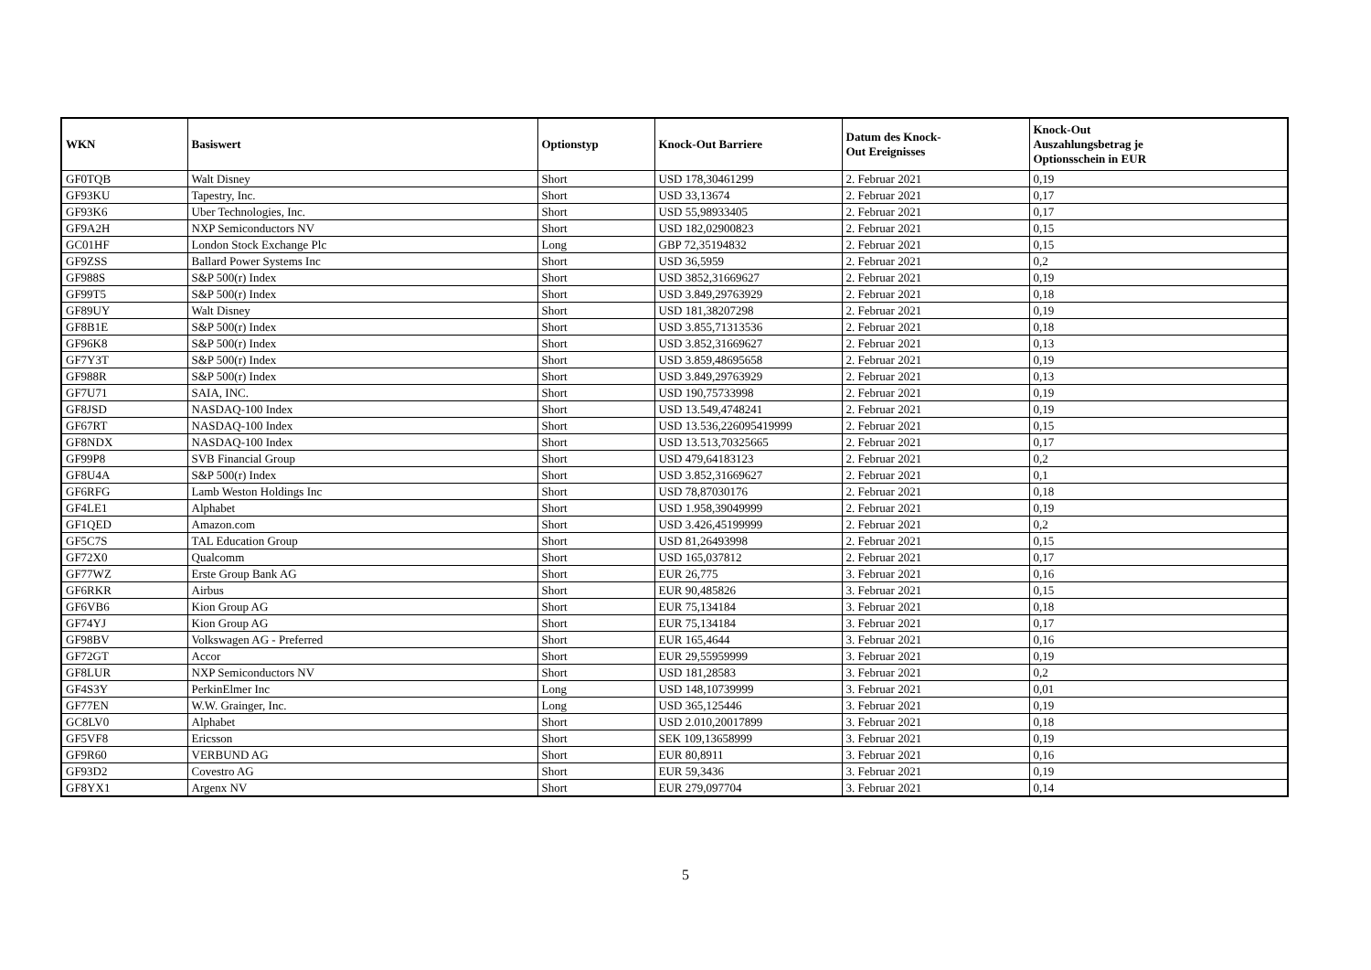| WKN | Basiswert | Optionstyp | Knock-Out Barriere | Datum des Knock- Out Ereignisses | Knock-Out Auszahlungsbetrag je Optionsschein in EUR |
| --- | --- | --- | --- | --- | --- |
| GF0TQB | Walt Disney | Short | USD 178,30461299 | 2. Februar 2021 | 0,19 |
| GF93KU | Tapestry, Inc. | Short | USD 33,13674 | 2. Februar 2021 | 0,17 |
| GF93K6 | Uber Technologies, Inc. | Short | USD 55,98933405 | 2. Februar 2021 | 0,17 |
| GF9A2H | NXP Semiconductors NV | Short | USD 182,02900823 | 2. Februar 2021 | 0,15 |
| GC01HF | London Stock Exchange Plc | Long | GBP 72,35194832 | 2. Februar 2021 | 0,15 |
| GF9ZSS | Ballard Power Systems Inc | Short | USD 36,5959 | 2. Februar 2021 | 0,2 |
| GF988S | S&P 500(r) Index | Short | USD 3852,31669627 | 2. Februar 2021 | 0,19 |
| GF99T5 | S&P 500(r) Index | Short | USD 3.849,29763929 | 2. Februar 2021 | 0,18 |
| GF89UY | Walt Disney | Short | USD 181,38207298 | 2. Februar 2021 | 0,19 |
| GF8B1E | S&P 500(r) Index | Short | USD 3.855,71313536 | 2. Februar 2021 | 0,18 |
| GF96K8 | S&P 500(r) Index | Short | USD 3.852,31669627 | 2. Februar 2021 | 0,13 |
| GF7Y3T | S&P 500(r) Index | Short | USD 3.859,48695658 | 2. Februar 2021 | 0,19 |
| GF988R | S&P 500(r) Index | Short | USD 3.849,29763929 | 2. Februar 2021 | 0,13 |
| GF7U71 | SAIA, INC. | Short | USD 190,75733998 | 2. Februar 2021 | 0,19 |
| GF8JSD | NASDAQ-100 Index | Short | USD 13.549,4748241 | 2. Februar 2021 | 0,19 |
| GF67RT | NASDAQ-100 Index | Short | USD 13.536,226095419999 | 2. Februar 2021 | 0,15 |
| GF8NDX | NASDAQ-100 Index | Short | USD 13.513,70325665 | 2. Februar 2021 | 0,17 |
| GF99P8 | SVB Financial Group | Short | USD 479,64183123 | 2. Februar 2021 | 0,2 |
| GF8U4A | S&P 500(r) Index | Short | USD 3.852,31669627 | 2. Februar 2021 | 0,1 |
| GF6RFG | Lamb Weston Holdings Inc | Short | USD 78,87030176 | 2. Februar 2021 | 0,18 |
| GF4LE1 | Alphabet | Short | USD 1.958,39049999 | 2. Februar 2021 | 0,19 |
| GF1QED | Amazon.com | Short | USD 3.426,45199999 | 2. Februar 2021 | 0,2 |
| GF5C7S | TAL Education Group | Short | USD 81,26493998 | 2. Februar 2021 | 0,15 |
| GF72X0 | Qualcomm | Short | USD 165,037812 | 2. Februar 2021 | 0,17 |
| GF77WZ | Erste Group Bank AG | Short | EUR 26,775 | 3. Februar 2021 | 0,16 |
| GF6RKR | Airbus | Short | EUR 90,485826 | 3. Februar 2021 | 0,15 |
| GF6VB6 | Kion Group AG | Short | EUR 75,134184 | 3. Februar 2021 | 0,18 |
| GF74YJ | Kion Group AG | Short | EUR 75,134184 | 3. Februar 2021 | 0,17 |
| GF98BV | Volkswagen AG - Preferred | Short | EUR 165,4644 | 3. Februar 2021 | 0,16 |
| GF72GT | Accor | Short | EUR 29,55959999 | 3. Februar 2021 | 0,19 |
| GF8LUR | NXP Semiconductors NV | Short | USD 181,28583 | 3. Februar 2021 | 0,2 |
| GF4S3Y | PerkinElmer Inc | Long | USD 148,10739999 | 3. Februar 2021 | 0,01 |
| GF77EN | W.W. Grainger, Inc. | Long | USD 365,125446 | 3. Februar 2021 | 0,19 |
| GC8LV0 | Alphabet | Short | USD 2.010,20017899 | 3. Februar 2021 | 0,18 |
| GF5VF8 | Ericsson | Short | SEK 109,13658999 | 3. Februar 2021 | 0,19 |
| GF9R60 | VERBUND AG | Short | EUR 80,8911 | 3. Februar 2021 | 0,16 |
| GF93D2 | Covestro AG | Short | EUR 59,3436 | 3. Februar 2021 | 0,19 |
| GF8YX1 | Argenx NV | Short | EUR 279,097704 | 3. Februar 2021 | 0,14 |
5